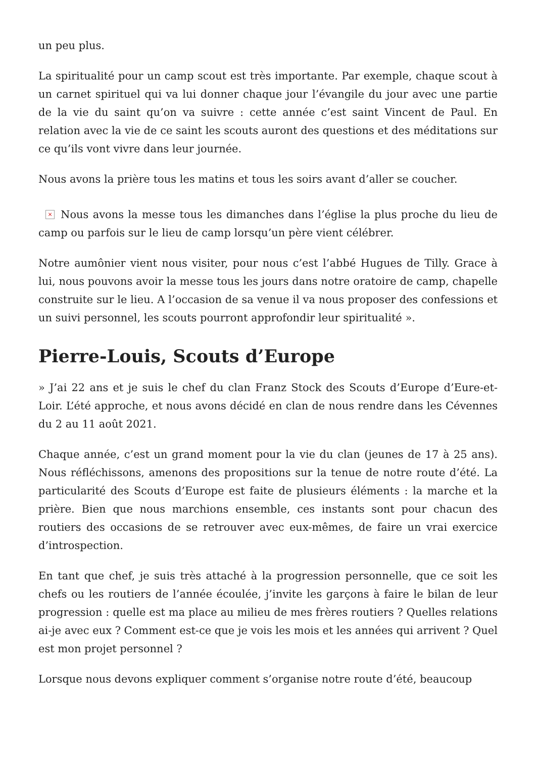un peu plus.
La spiritualité pour un camp scout est très importante. Par exemple, chaque scout à un carnet spirituel qui va lui donner chaque jour l’évangile du jour avec une partie de la vie du saint qu’on va suivre : cette année c’est saint Vincent de Paul. En relation avec la vie de ce saint les scouts auront des questions et des méditations sur ce qu’ils vont vivre dans leur journée.
Nous avons la prière tous les matins et tous les soirs avant d’aller se coucher.
× Nous avons la messe tous les dimanches dans l’église la plus proche du lieu de camp ou parfois sur le lieu de camp lorsqu’un père vient célébrer.
Notre aumônier vient nous visiter, pour nous c’est l’abbé Hugues de Tilly. Grace à lui, nous pouvons avoir la messe tous les jours dans notre oratoire de camp, chapelle construite sur le lieu. A l’occasion de sa venue il va nous proposer des confessions et un suivi personnel, les scouts pourront approfondir leur spiritualité ».
Pierre-Louis, Scouts d’Europe
» J’ai 22 ans et je suis le chef du clan Franz Stock des Scouts d’Europe d’Eure-et-Loir. L’été approche, et nous avons décidé en clan de nous rendre dans les Cévennes du 2 au 11 août 2021.
Chaque année, c’est un grand moment pour la vie du clan (jeunes de 17 à 25 ans). Nous réfléchissons, amenons des propositions sur la tenue de notre route d’été. La particularité des Scouts d’Europe est faite de plusieurs éléments : la marche et la prière. Bien que nous marchions ensemble, ces instants sont pour chacun des routiers des occasions de se retrouver avec eux-mêmes, de faire un vrai exercice d’introspection.
En tant que chef, je suis très attaché à la progression personnelle, que ce soit les chefs ou les routiers de l’année écoulée, j’invite les garçons à faire le bilan de leur progression : quelle est ma place au milieu de mes frères routiers ? Quelles relations ai-je avec eux ? Comment est-ce que je vois les mois et les années qui arrivent ? Quel est mon projet personnel ?
Lorsque nous devons expliquer comment s’organise notre route d’été, beaucoup